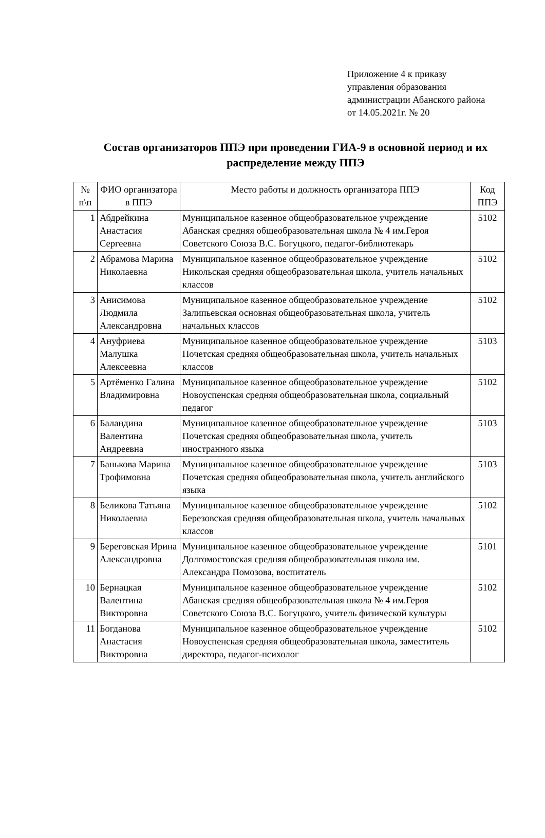Приложение 4 к приказу управления образования администрации Абанского района от 14.05.2021г. № 20
Состав организаторов ППЭ при проведении ГИА-9 в основной период и их распределение между ППЭ
| № п\п | ФИО организатора в ППЭ | Место работы и должность организатора ППЭ | Код ППЭ |
| --- | --- | --- | --- |
| 1 | Абдрейкина Анастасия Сергеевна | Муниципальное казенное общеобразовательное учреждение Абанская средняя общеобразовательная школа № 4 им.Героя Советского Союза В.С. Богуцкого, педагог-библиотекарь | 5102 |
| 2 | Абрамова Марина Николаевна | Муниципальное казенное общеобразовательное учреждение Никольская средняя общеобразовательная школа, учитель начальных классов | 5102 |
| 3 | Анисимова Людмила Александровна | Муниципальное казенное общеобразовательное учреждение Залипьевская основная общеобразовательная школа, учитель начальных классов | 5102 |
| 4 | Ануфриева Малушка Алексеевна | Муниципальное казенное общеобразовательное учреждение Почетская средняя общеобразовательная школа, учитель начальных классов | 5103 |
| 5 | Артёменко Галина Владимировна | Муниципальное казенное общеобразовательное учреждение Новоуспенская средняя общеобразовательная школа, социальный педагог | 5102 |
| 6 | Баландина Валентина Андреевна | Муниципальное казенное общеобразовательное учреждение Почетская средняя общеобразовательная школа, учитель иностранного языка | 5103 |
| 7 | Банькова Марина Трофимовна | Муниципальное казенное общеобразовательное учреждение Почетская средняя общеобразовательная школа, учитель английского языка | 5103 |
| 8 | Беликова Татьяна Николаевна | Муниципальное казенное общеобразовательное учреждение Березовская средняя общеобразовательная школа, учитель начальных классов | 5102 |
| 9 | Береговская Ирина Александровна | Муниципальное казенное общеобразовательное учреждение Долгомостовская средняя общеобразовательная школа им. Александра Помозова, воспитатель | 5101 |
| 10 | Бернацкая Валентина Викторовна | Муниципальное казенное общеобразовательное учреждение Абанская средняя общеобразовательная школа № 4 им.Героя Советского Союза В.С. Богуцкого, учитель физической культуры | 5102 |
| 11 | Богданова Анастасия Викторовна | Муниципальное казенное общеобразовательное учреждение Новоуспенская средняя общеобразовательная школа, заместитель директора, педагог-психолог | 5102 |